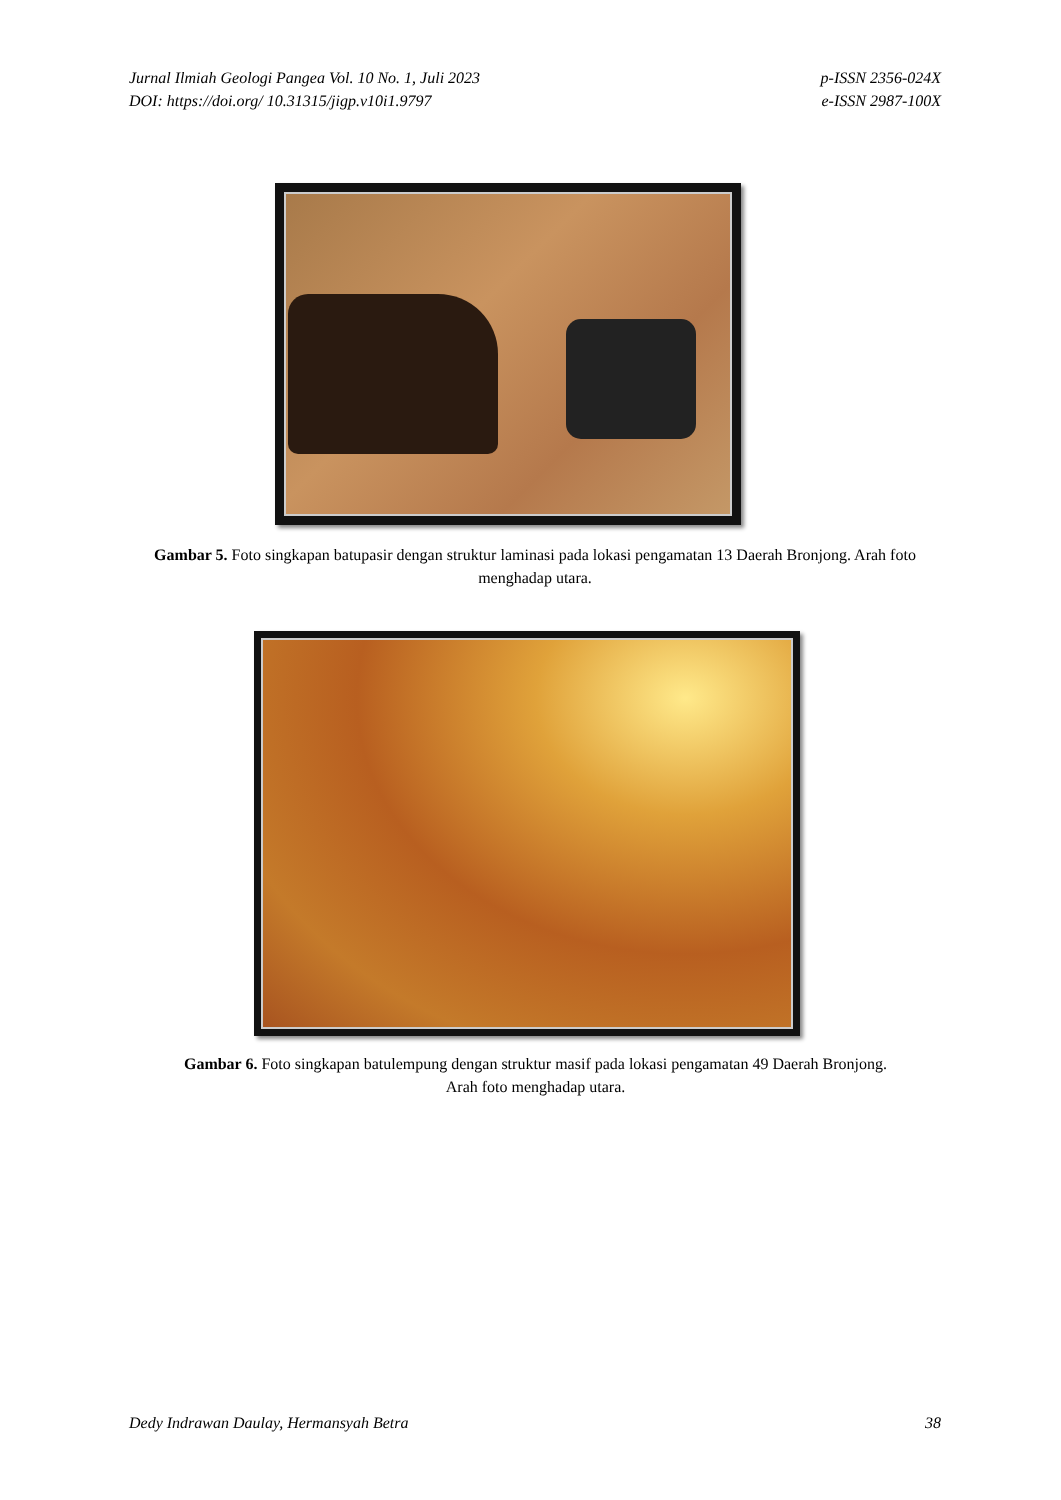Jurnal Ilmiah Geologi Pangea Vol. 10 No. 1, Juli 2023
DOI: https://doi.org/ 10.31315/jigp.v10i1.9797
p-ISSN 2356-024X
e-ISSN 2987-100X
Gambar 5. Foto singkapan batupasir dengan struktur laminasi pada lokasi pengamatan 13 Daerah Bronjong. Arah foto menghadap utara.
Gambar 6. Foto singkapan batulempung dengan struktur masif pada lokasi pengamatan 49 Daerah Bronjong. Arah foto menghadap utara.
Dedy Indrawan Daulay, Hermansyah Betra
38